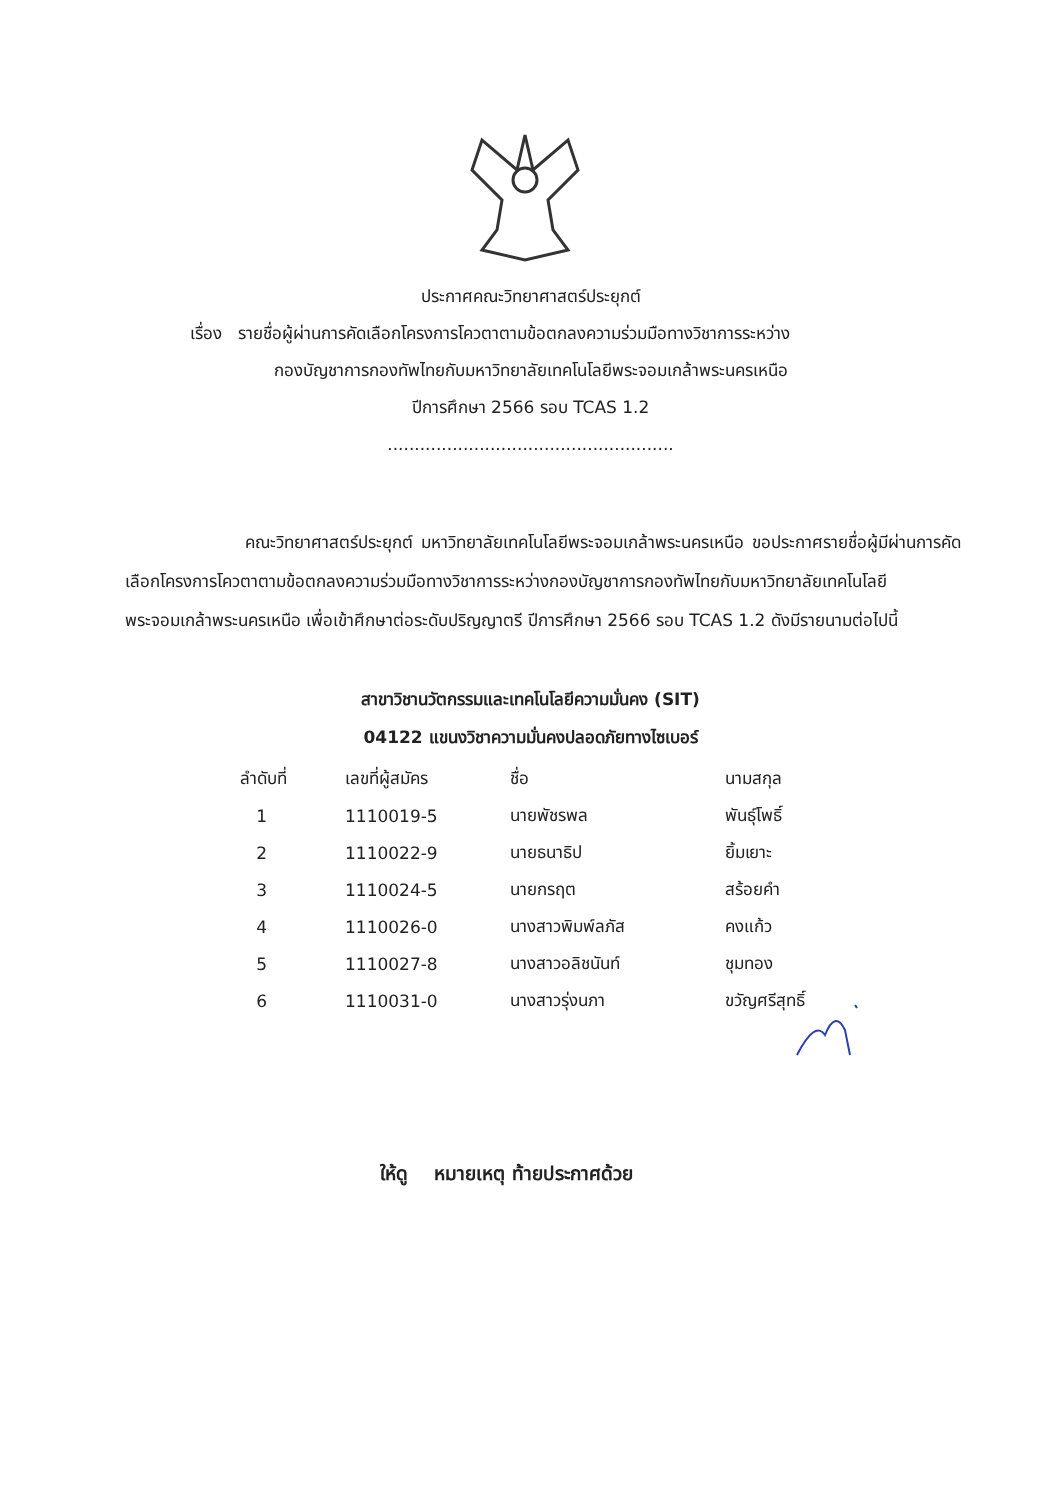ประกาศคณะวิทยาศาสตร์ประยุกต์
เรื่อง รายชื่อผู้ผ่านการคัดเลือกโครงการโควตาตามข้อตกลงความร่วมมือทางวิชาการระหว่าง
กองบัญชาการกองทัพไทยกับมหาวิทยาลัยเทคโนโลยีพระจอมเกล้าพระนครเหนือ
ปีการศึกษา 2566 รอบ TCAS 1.2
.....................................................
คณะวิทยาศาสตร์ประยุกต์ มหาวิทยาลัยเทคโนโลยีพระจอมเกล้าพระนครเหนือ ขอประกาศรายชื่อผู้มีผ่านการคัดเลือกโครงการโควตาตามข้อตกลงความร่วมมือทางวิชาการระหว่างกองบัญชาการกองทัพไทยกับมหาวิทยาลัยเทคโนโลยีพระจอมเกล้าพระนครเหนือ เพื่อเข้าศึกษาต่อระดับปริญญาตรี ปีการศึกษา 2566 รอบ TCAS 1.2 ดังมีรายนามต่อไปนี้
สาขาวิชานวัตกรรมและเทคโนโลยีความมั่นคง (SIT)
04122 แขนงวิชาความมั่นคงปลอดภัยทางไซเบอร์
| ลำดับที่ | เลขที่ผู้สมัคร | ชื่อ | นามสกุล |
| --- | --- | --- | --- |
| 1 | 1110019-5 | นายพัชรพล | พันธุ์โพธิ์ |
| 2 | 1110022-9 | นายธนาธิป | ยิ้มเยาะ |
| 3 | 1110024-5 | นายกรฤต | สร้อยคำ |
| 4 | 1110026-0 | นางสาวพิมพ์ลภัส | คงแก้ว |
| 5 | 1110027-8 | นางสาวอลิชนันท์ | ชุมทอง |
| 6 | 1110031-0 | นางสาวรุ่งนภา | ขวัญศรีสุทธิ์ |
ให้ดู หมายเหตุ ท้ายประกาศด้วย